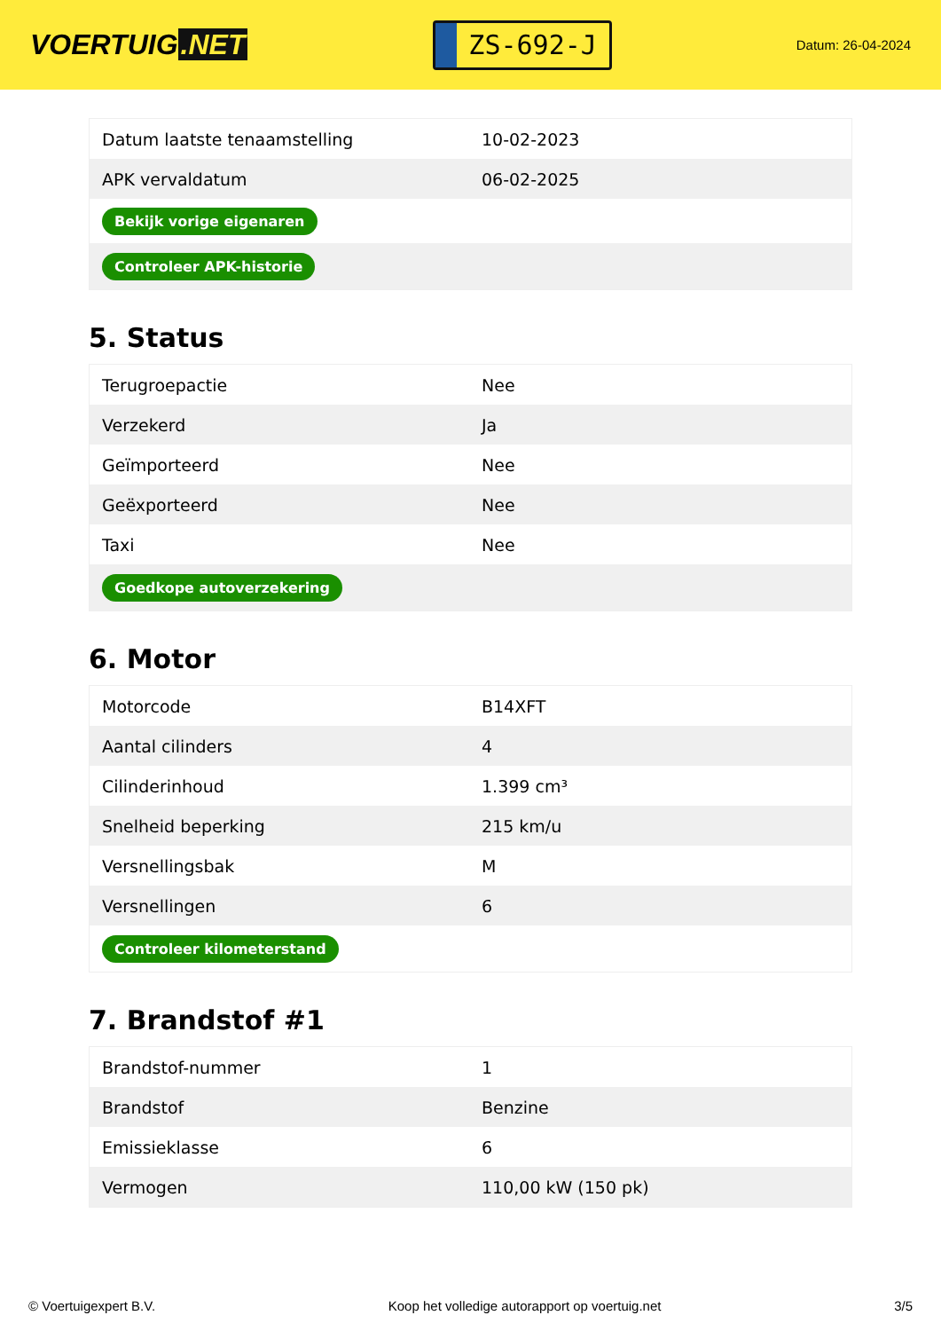VOERTUIG.NET
ZS-692-J
Datum: 26-04-2024
| Datum laatste tenaamstelling | 10-02-2023 |
| APK vervaldatum | 06-02-2025 |
| Bekijk vorige eigenaren | |
| Controleer APK-historie | |
5. Status
| Terugroepactie | Nee |
| Verzekerd | Ja |
| Geïmporteerd | Nee |
| Geëxporteerd | Nee |
| Taxi | Nee |
| Goedkope autoverzekering | |
6. Motor
| Motorcode | B14XFT |
| Aantal cilinders | 4 |
| Cilinderinhoud | 1.399 cm³ |
| Snelheid beperking | 215 km/u |
| Versnellingsbak | M |
| Versnellingen | 6 |
| Controleer kilometerstand | |
7. Brandstof #1
| Brandstof-nummer | 1 |
| Brandstof | Benzine |
| Emissieklasse | 6 |
| Vermogen | 110,00 kW (150 pk) |
© Voertuigexpert B.V. Koop het volledige autorapport op voertuig.net 3/5